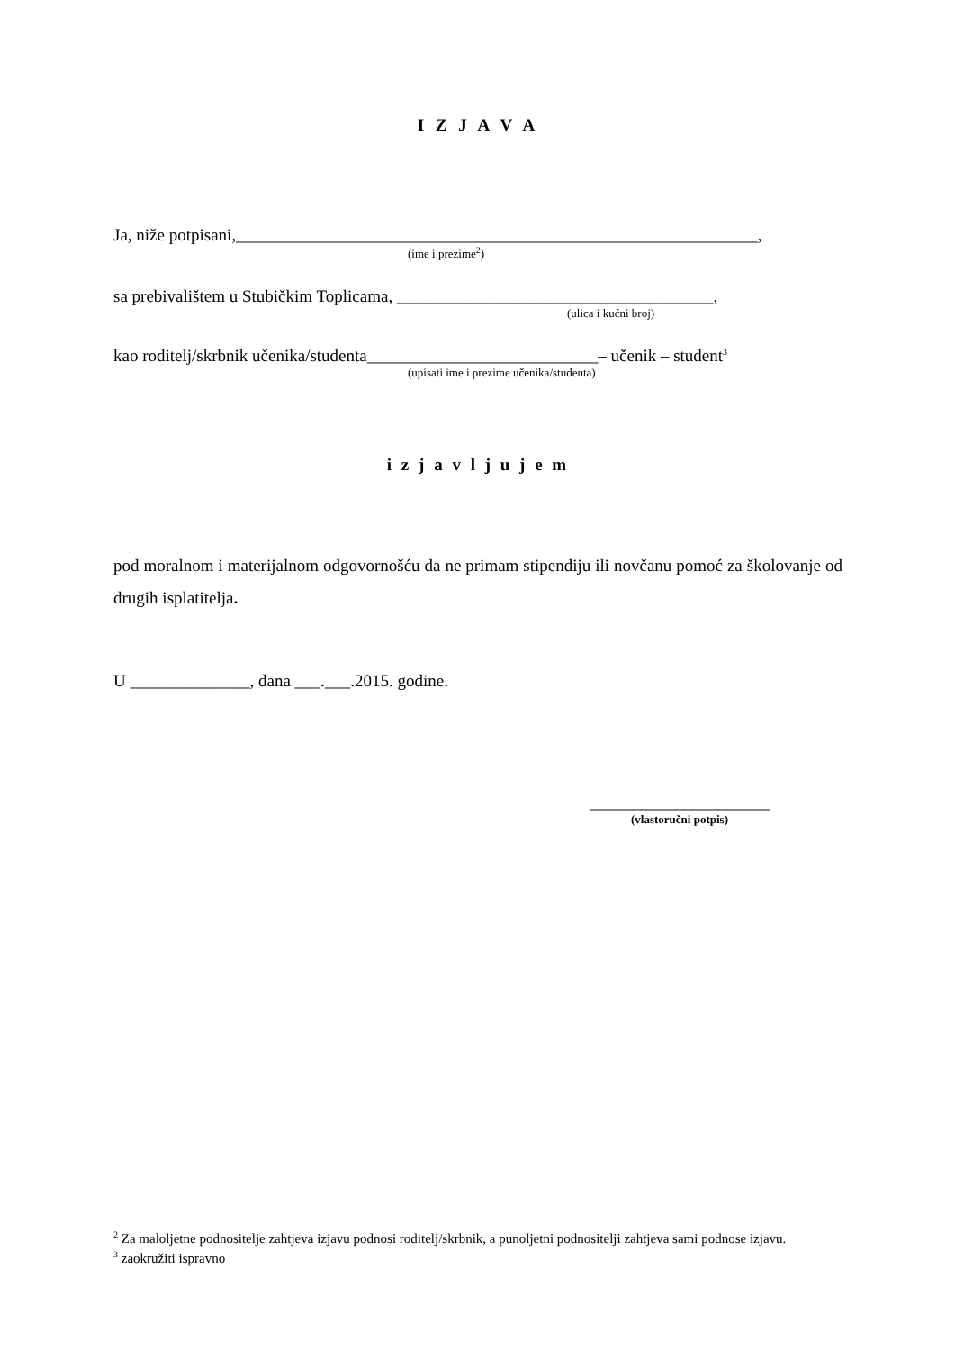I Z J A V A
Ja, niže potpisani,_____________________________________________________________,
(ime i prezime<sup>2</sup>)
sa prebivalištem u Stubičkim Toplicama, _____________________________________,
(ulica i kućni broj)
kao roditelj/skrbnik učenika/studenta___________________________– učenik – student<sup>3</sup>
(upisati ime i prezime učenika/studenta)
i z j a v l j u j e m
pod moralnom i materijalnom odgovornošću da ne primam stipendiju ili novčanu pomoć za školovanje od drugih isplatitelja.
U ______________, dana ___.___.2015. godine.
_____________________
(vlastoručni potpis)
<sup>2</sup> Za maloljetne podnositelje zahtjeva izjavu podnosi roditelj/skrbnik, a punoljetni podnositelji zahtjeva sami podnose izjavu.
<sup>3</sup> zaokružiti ispravno